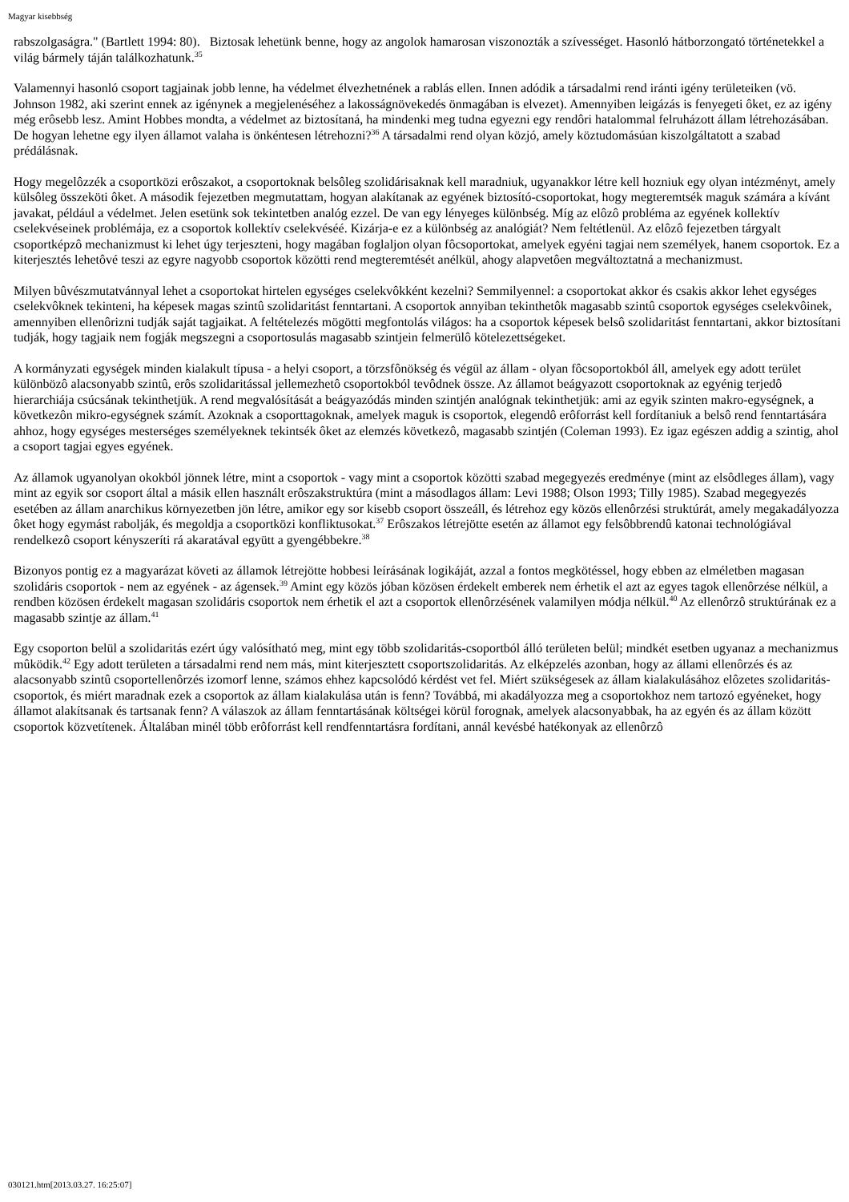Magyar kisebbség
rabszolgaságra." (Bartlett 1994: 80). Biztosak lehetünk benne, hogy az angolok hamarosan viszonozták a szívességet. Hasonló hátborzongató történetekkel a világ bármely táján találkozhatunk.<sup>35</sup>
Valamennyi hasonló csoport tagjainak jobb lenne, ha védelmet élvezhetnének a rablás ellen. Innen adódik a társadalmi rend iránti igény területeiken (vö. Johnson 1982, aki szerint ennek az igénynek a megjelenéséhez a lakosságnövekedés önmagában is elvezet). Amennyiben leigázás is fenyegeti ôket, ez az igény még erôsebb lesz. Amint Hobbes mondta, a védelmet az biztosítaná, ha mindenki meg tudna egyezni egy rendôri hatalommal felruházott állam létrehozásában. De hogyan lehetne egy ilyen államot valaha is önkéntesen létrehozni?<sup>36</sup> A társadalmi rend olyan közjó, amely köztudomásúan kiszolgáltatott a szabad prédálásnak.
Hogy megelôzzék a csoportközi erôszakot, a csoportoknak belsôleg szolidárisaknak kell maradniuk, ugyanakkor létre kell hozniuk egy olyan intézményt, amely külsôleg összeköti ôket. A második fejezetben megmutattam, hogyan alakítanak az egyének biztosító-csoportokat, hogy megteremtsék maguk számára a kívánt javakat, például a védelmet. Jelen esetünk sok tekintetben analóg ezzel. De van egy lényeges különbség. Míg az elôzô probléma az egyének kollektív cselekvéseinek problémája, ez a csoportok kollektív cselekvéséé. Kizárja-e ez a különbség az analógiát? Nem feltétlenül. Az elôzô fejezetben tárgyalt csoportképzô mechanizmust ki lehet úgy terjeszteni, hogy magában foglaljon olyan fôcsoportokat, amelyek egyéni tagjai nem személyek, hanem csoportok. Ez a kiterjesztés lehetôvé teszi az egyre nagyobb csoportok közötti rend megteremtését anélkül, ahogy alapvetôen megváltoztatná a mechanizmust.
Milyen bûvészmutatvánnyal lehet a csoportokat hirtelen egységes cselekvôkként kezelni? Semmilyennel: a csoportokat akkor és csakis akkor lehet egységes cselekvôknek tekinteni, ha képesek magas szintû szolidaritást fenntartani. A csoportok annyiban tekinthetôk magasabb szintû csoportok egységes cselekvôinek, amennyiben ellenôrizni tudják saját tagjaikat. A feltételezés mögötti megfontolás világos: ha a csoportok képesek belsô szolidaritást fenntartani, akkor biztosítani tudják, hogy tagjaik nem fogják megszegni a csoportosulás magasabb szintjein felmerülô kötelezettségeket.
A kormányzati egységek minden kialakult típusa - a helyi csoport, a törzsfônökség és végül az állam - olyan fôcsoportokból áll, amelyek egy adott terület különbözô alacsonyabb szintû, erôs szolidaritással jellemezhetô csoportokból tevôdnek össze. Az államot beágyazott csoportoknak az egyénig terjedô hierarchiája csúcsának tekinthetjük. A rend megvalósítását a beágyazódás minden szintjén analógnak tekinthetjük: ami az egyik szinten makro-egységnek, a következôn mikro-egységnek számít. Azoknak a csoporttagoknak, amelyek maguk is csoportok, elegendô erôforrást kell fordítaniuk a belsô rend fenntartására ahhoz, hogy egységes mesterséges személyeknek tekintsék ôket az elemzés következô, magasabb szintjén (Coleman 1993). Ez igaz egészen addig a szintig, ahol a csoport tagjai egyes egyének.
Az államok ugyanolyan okokból jönnek létre, mint a csoportok - vagy mint a csoportok közötti szabad megegyezés eredménye (mint az elsôdleges állam), vagy mint az egyik sor csoport által a másik ellen használt erôszakstruktúra (mint a másodlagos állam: Levi 1988; Olson 1993; Tilly 1985). Szabad megegyezés esetében az állam anarchikus környezetben jön létre, amikor egy sor kisebb csoport összeáll, és létrehoz egy közös ellenôrzési struktúrát, amely megakadályozza ôket hogy egymást rabolják, és megoldja a csoportközi konfliktusokat.<sup>37</sup> Erôszakos létrejötte esetén az államot egy felsôbbrendû katonai technológiával rendelkezô csoport kényszeríti rá akaratával együtt a gyengébbekre.<sup>38</sup>
Bizonyos pontig ez a magyarázat követi az államok létrejötte hobbesi leírásának logikáját, azzal a fontos megkötéssel, hogy ebben az elméletben magasan szolidáris csoportok - nem az egyének - az ágensek.<sup>39</sup> Amint egy közös jóban közösen érdekelt emberek nem érhetik el azt az egyes tagok ellenôrzése nélkül, a rendben közösen érdekelt magasan szolidáris csoportok nem érhetik el azt a csoportok ellenôrzésének valamilyen módja nélkül.<sup>40</sup> Az ellenôrzô struktúrának ez a magasabb szintje az állam.<sup>41</sup>
Egy csoporton belül a szolidaritás ezért úgy valósítható meg, mint egy több szolidaritás-csoportból álló területen belül; mindkét esetben ugyanaz a mechanizmus mûködik.<sup>42</sup> Egy adott területen a társadalmi rend nem más, mint kiterjesztett csoportszolidaritás. Az elképzelés azonban, hogy az állami ellenôrzés és az alacsonyabb szintû csoportellenôrzés izomorf lenne, számos ehhez kapcsolódó kérdést vet fel. Miért szükségesek az állam kialakulásához elôzetes szolidaritás-csoportok, és miért maradnak ezek a csoportok az állam kialakulása után is fenn? Továbbá, mi akadályozza meg a csoportokhoz nem tartozó egyéneket, hogy államot alakítsanak és tartsanak fenn? A válaszok az állam fenntartásának költségei körül forognak, amelyek alacsonyabbak, ha az egyén és az állam között csoportok közvetítenek. Általában minél több erôforrást kell rendfenntartásra fordítani, annál kevésbé hatékonyak az ellenôrzô
030121.htm[2013.03.27. 16:25:07]